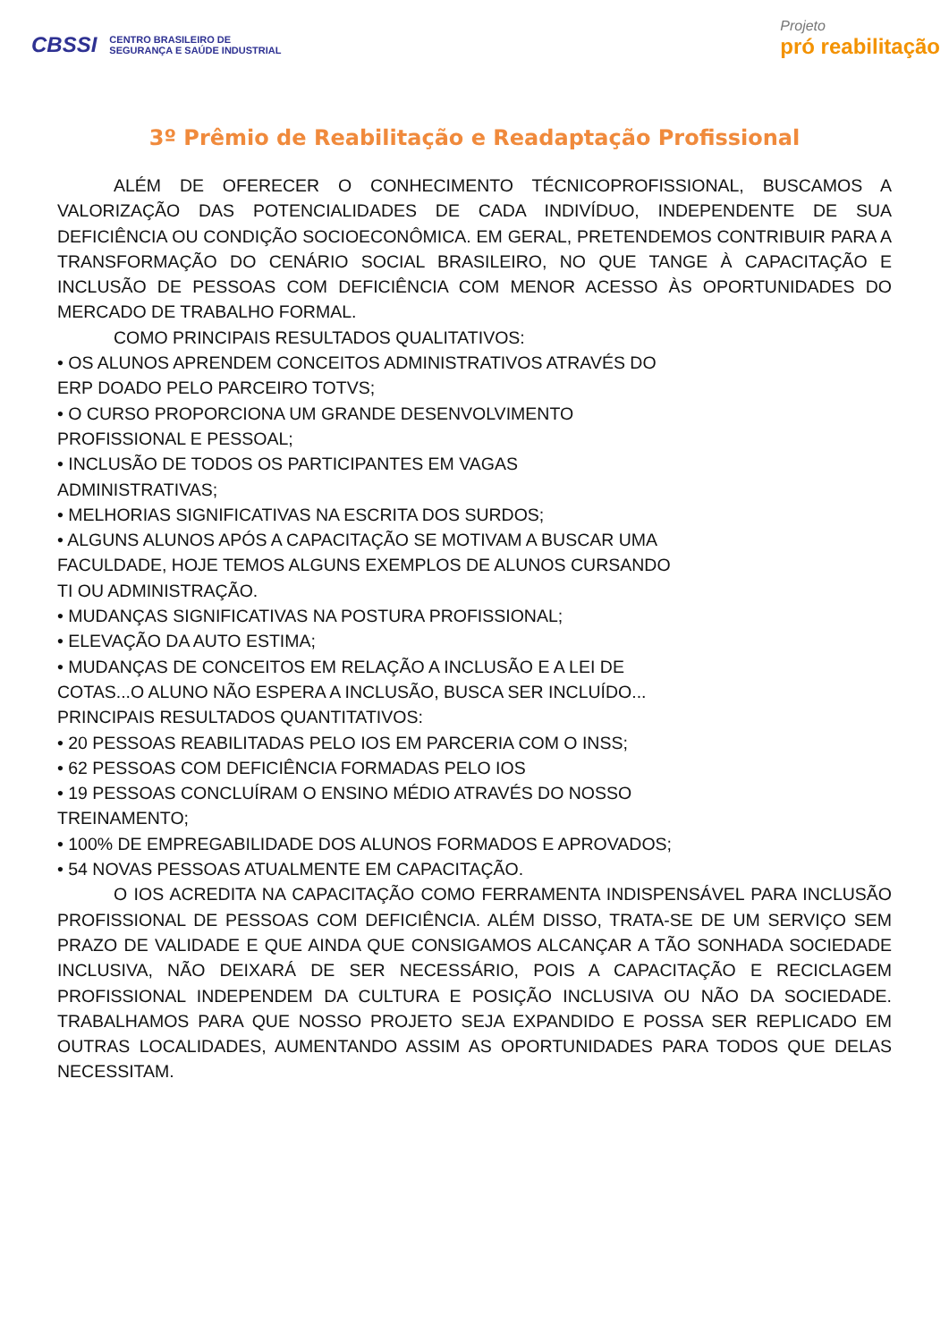CBSSI CENTRO BRASILEIRO DE
SEGURANÇA E SAÚDE INDUSTRIAL
Projeto
pró reabilitação
3º Prêmio de Reabilitação e Readaptação Profissional
ALÉM DE OFERECER O CONHECIMENTO TÉCNICOPROFISSIONAL, BUSCAMOS A VALORIZAÇÃO DAS POTENCIALIDADES DE CADA INDIVÍDUO, INDEPENDENTE DE SUA DEFICIÊNCIA OU CONDIÇÃO SOCIOECONÔMICA. EM GERAL, PRETENDEMOS CONTRIBUIR PARA A TRANSFORMAÇÃO DO CENÁRIO SOCIAL BRASILEIRO, NO QUE TANGE À CAPACITAÇÃO E INCLUSÃO DE PESSOAS COM DEFICIÊNCIA COM MENOR ACESSO ÀS OPORTUNIDADES DO MERCADO DE TRABALHO FORMAL.
COMO PRINCIPAIS RESULTADOS QUALITATIVOS:
• OS ALUNOS APRENDEM CONCEITOS ADMINISTRATIVOS ATRAVÉS DO
ERP DOADO PELO PARCEIRO TOTVS;
• O CURSO PROPORCIONA UM GRANDE DESENVOLVIMENTO
PROFISSIONAL E PESSOAL;
• INCLUSÃO DE TODOS OS PARTICIPANTES EM VAGAS
ADMINISTRATIVAS;
• MELHORIAS SIGNIFICATIVAS NA ESCRITA DOS SURDOS;
• ALGUNS ALUNOS APÓS A CAPACITAÇÃO SE MOTIVAM A BUSCAR UMA
FACULDADE, HOJE TEMOS ALGUNS EXEMPLOS DE ALUNOS CURSANDO
TI OU ADMINISTRAÇÃO.
• MUDANÇAS SIGNIFICATIVAS NA POSTURA PROFISSIONAL;
• ELEVAÇÃO DA AUTO ESTIMA;
• MUDANÇAS DE CONCEITOS EM RELAÇÃO A INCLUSÃO E A LEI DE
COTAS...O ALUNO NÃO ESPERA A INCLUSÃO, BUSCA SER INCLUÍDO...
PRINCIPAIS RESULTADOS QUANTITATIVOS:
• 20 PESSOAS REABILITADAS PELO IOS EM PARCERIA COM O INSS;
• 62 PESSOAS COM DEFICIÊNCIA FORMADAS PELO IOS
• 19 PESSOAS CONCLUÍRAM O ENSINO MÉDIO ATRAVÉS DO NOSSO
TREINAMENTO;
• 100% DE EMPREGABILIDADE DOS ALUNOS FORMADOS E APROVADOS;
• 54 NOVAS PESSOAS ATUALMENTE EM CAPACITAÇÃO.
O IOS ACREDITA NA CAPACITAÇÃO COMO FERRAMENTA INDISPENSÁVEL PARA INCLUSÃO PROFISSIONAL DE PESSOAS COM DEFICIÊNCIA. ALÉM DISSO, TRATA-SE DE UM SERVIÇO SEM PRAZO DE VALIDADE E QUE AINDA QUE CONSIGAMOS ALCANÇAR A TÃO SONHADA SOCIEDADE INCLUSIVA, NÃO DEIXARÁ DE SER NECESSÁRIO, POIS A CAPACITAÇÃO E RECICLAGEM PROFISSIONAL INDEPENDEM DA CULTURA E POSIÇÃO INCLUSIVA OU NÃO DA SOCIEDADE. TRABALHAMOS PARA QUE NOSSO PROJETO SEJA EXPANDIDO E POSSA SER REPLICADO EM OUTRAS LOCALIDADES, AUMENTANDO ASSIM AS OPORTUNIDADES PARA TODOS QUE DELAS NECESSITAM.